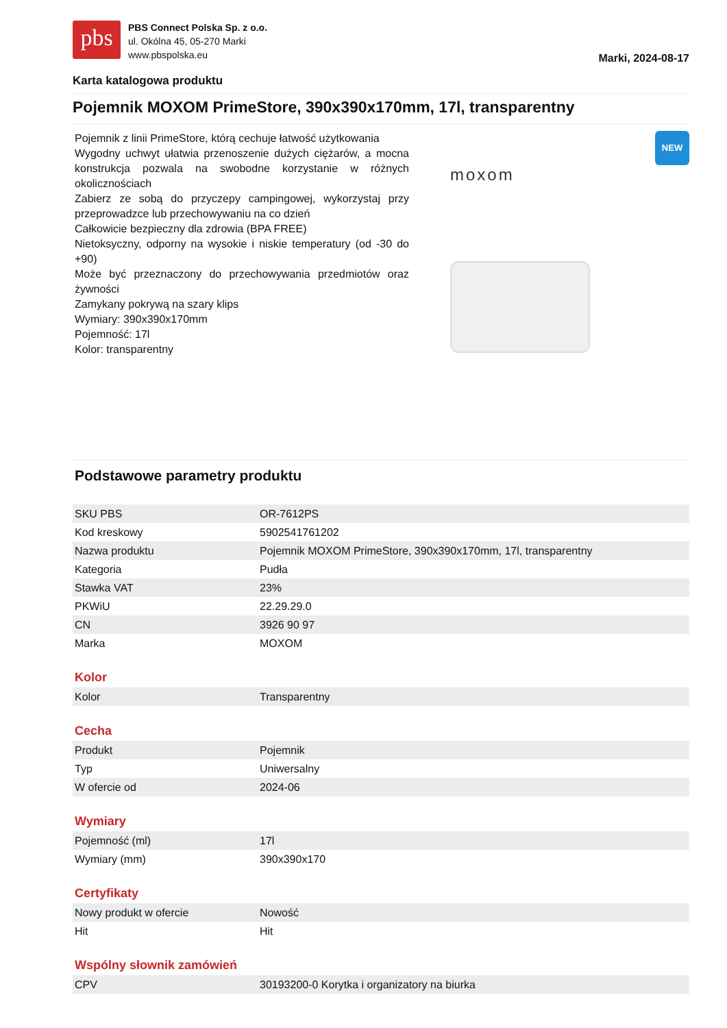pbs
PBS Connect Polska Sp. z o.o.
ul. Okólna 45, 05-270 Marki
www.pbspolska.eu
Marki, 2024-08-17
Karta katalogowa produktu
Pojemnik MOXOM PrimeStore, 390x390x170mm, 17l, transparentny
Pojemnik z linii PrimeStore, którą cechuje łatwość użytkowania
Wygodny uchwyt ułatwia przenoszenie dużych ciężarów, a mocna konstrukcja pozwala na swobodne korzystanie w różnych okolicznościach
Zabierz ze sobą do przyczepy campingowej, wykorzystaj przy przeprowadzce lub przechowywaniu na co dzień
Całkowicie bezpieczny dla zdrowia (BPA FREE)
Nietoksyczny, odporny na wysokie i niskie temperatury (od -30 do +90)
Może być przeznaczony do przechowywania przedmiotów oraz żywności
Zamykany pokrywą na szary klips
Wymiary: 390x390x170mm
Pojemność: 17l
Kolor: transparentny
moxom
NEW
Podstawowe parametry produktu
| SKU PBS | OR-7612PS |
| Kod kreskowy | 5902541761202 |
| Nazwa produktu | Pojemnik MOXOM PrimeStore, 390x390x170mm, 17l, transparentny |
| Kategoria | Pudła |
| Stawka VAT | 23% |
| PKWiU | 22.29.29.0 |
| CN | 3926 90 97 |
| Marka | MOXOM |
Kolor
| Kolor | Transparentny |
Cecha
| Produkt | Pojemnik |
| Typ | Uniwersalny |
| W ofercie od | 2024-06 |
Wymiary
| Pojemność (ml) | 17l |
| Wymiary (mm) | 390x390x170 |
Certyfikaty
| Nowy produkt w ofercie | Nowość |
| Hit | Hit |
Wspólny słownik zamówień
| CPV | 30193200-0 Korytka i organizatory na biurka |